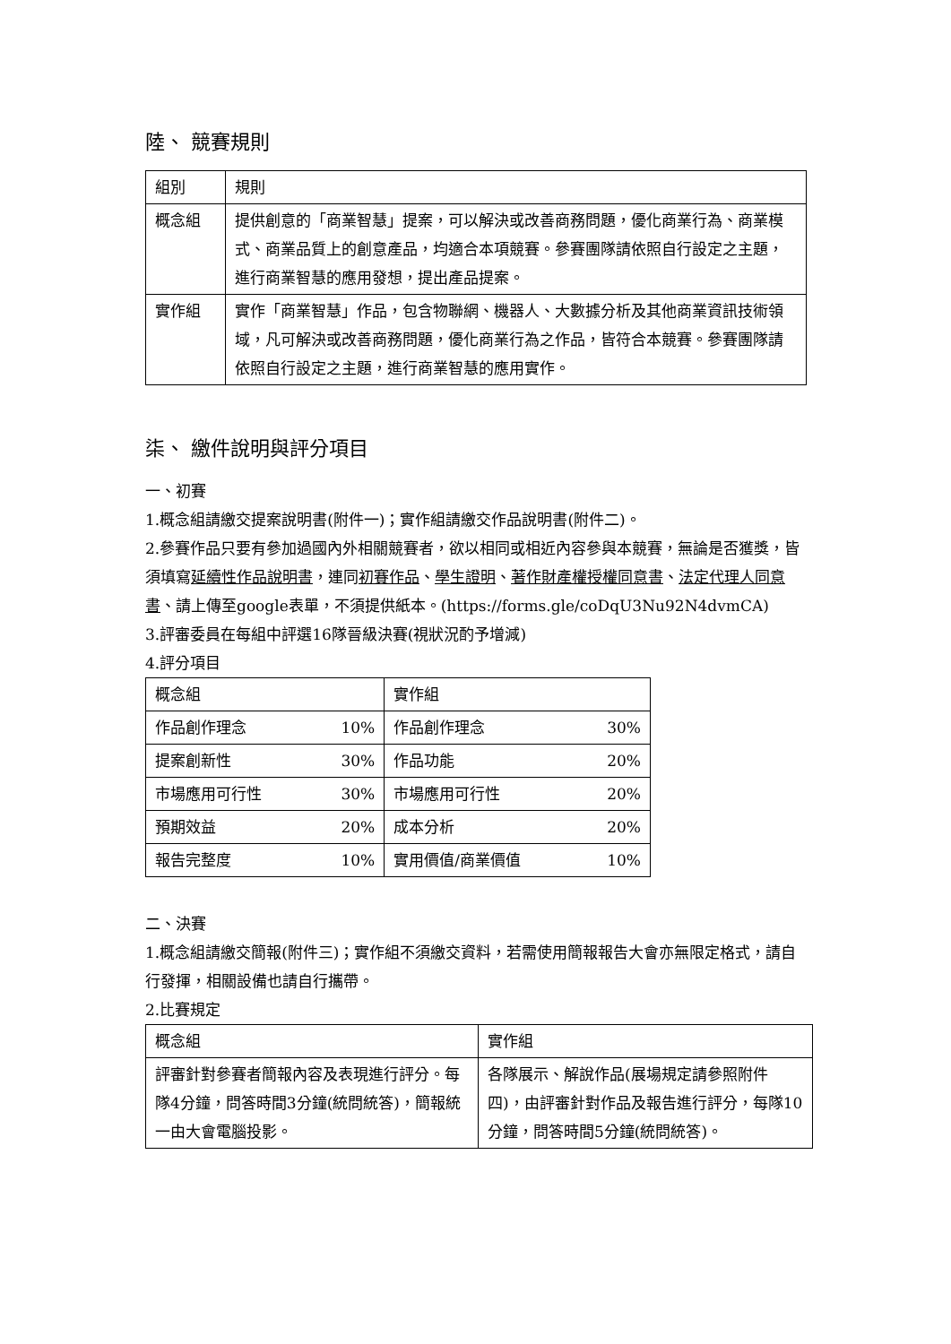陸、 競賽規則
| 組別 | 規則 |
| --- | --- |
| 概念組 | 提供創意的「商業智慧」提案，可以解決或改善商務問題，優化商業行為、商業模式、商業品質上的創意產品，均適合本項競賽。參賽團隊請依照自行設定之主題，進行商業智慧的應用發想，提出產品提案。 |
| 實作組 | 實作「商業智慧」作品，包含物聯網、機器人、大數據分析及其他商業資訊技術領域，凡可解決或改善商務問題，優化商業行為之作品，皆符合本競賽。參賽團隊請依照自行設定之主題，進行商業智慧的應用實作。 |
柒、 繳件說明與評分項目
一、初賽
1.概念組請繳交提案說明書(附件一)；實作組請繳交作品說明書(附件二)。
2.參賽作品只要有參加過國內外相關競賽者，欲以相同或相近內容參與本競賽，無論是否獲獎，皆須填寫延續性作品說明書，連同初賽作品、學生證明、著作財產權授權同意書、法定代理人同意書、請上傳至google表單，不須提供紙本。(https://forms.gle/coDqU3Nu92N4dvmCA)
3.評審委員在每組中評選16隊晉級決賽(視狀況酌予增減)
4.評分項目
| 概念組 | | 實作組 | |
| --- | --- | --- | --- |
| 作品創作理念 | 10% | 作品創作理念 | 30% |
| 提案創新性 | 30% | 作品功能 | 20% |
| 市場應用可行性 | 30% | 市場應用可行性 | 20% |
| 預期效益 | 20% | 成本分析 | 20% |
| 報告完整度 | 10% | 實用價值/商業價值 | 10% |
二、決賽
1.概念組請繳交簡報(附件三)；實作組不須繳交資料，若需使用簡報報告大會亦無限定格式，請自行發揮，相關設備也請自行攜帶。
2.比賽規定
| 概念組 | 實作組 |
| --- | --- |
| 評審針對參賽者簡報內容及表現進行評分。每隊4分鐘，問答時間3分鐘(統問統答)，簡報統一由大會電腦投影。 | 各隊展示、解說作品(展場規定請參照附件四)，由評審針對作品及報告進行評分，每隊10分鐘，問答時間5分鐘(統問統答)。 |